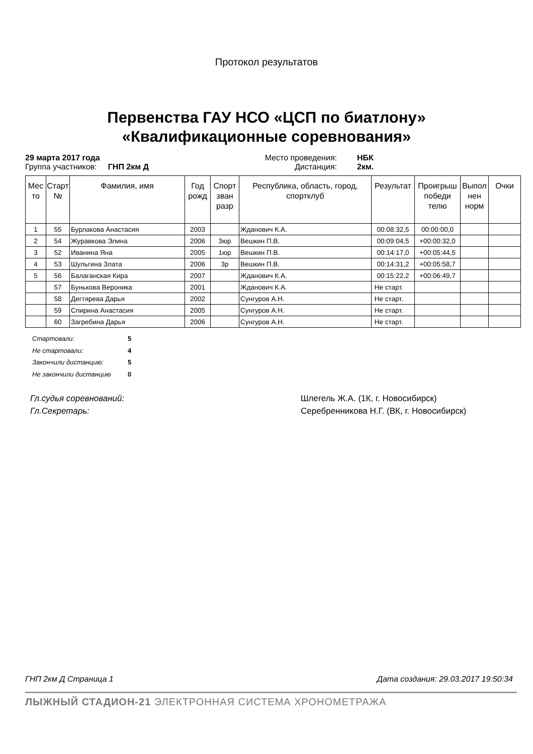Протокол результатов
Первенства ГАУ НСО «ЦСП по биатлону»
«Квалификационные соревнования»
29 марта 2017 года Место проведения: НБК Группа участников: ГНП 2км Д Дистанция: 2км.
| Мес то | Старт № | Фамилия, имя | Год рожд | Спорт зван разр | Республика, область, город, спортклуб | Результат | Проигрыш победи телю | Выпол нен норм | Очки |
| --- | --- | --- | --- | --- | --- | --- | --- | --- | --- |
| 1 | 55 | Бурлакова Анастасия | 2003 | | Жданович К.А. | 00:08:32,5 | 00:00:00,0 | | |
| 2 | 54 | Журавкова Элина | 2006 | 3юр | Вешкин П.В. | 00:09:04,5 | +00:00:32,0 | | |
| 3 | 52 | Иванина Яна | 2005 | 1юр | Вешкин П.В. | 00:14:17,0 | +00:05:44,5 | | |
| 4 | 53 | Шульгина Злата | 2006 | 3р | Вешкин П.В. | 00:14:31,2 | +00:05:58,7 | | |
| 5 | 56 | Балаганская Кира | 2007 | | Жданович К.А. | 00:15:22,2 | +00:06:49,7 | | |
| | 57 | Бунькова Вероника | 2001 | | Жданович К.А. | Не старт. | | | |
| | 58 | Дегтярева Дарья | 2002 | | Сунгуров А.Н. | Не старт. | | | |
| | 59 | Спирина Анастасия | 2005 | | Сунгуров А.Н. | Не старт. | | | |
| | 60 | Загребина Дарья | 2006 | | Сунгуров А.Н. | Не старт. | | | |
Стартовали: 5
Не стартовали: 4
Закончили дистанцию: 5
Не закончили дистанцию 0
Гл.судья соревнований: Шлегель Ж.А. (1К, г. Новосибирск) Гл.Секретарь: Серебренникова Н.Г. (ВК, г. Новосибирск)
ГНП 2км Д Страница 1 Дата создания: 29.03.2017 19:50:34
ЛЫЖНЫЙ СТАДИОН-21 ЭЛЕКТРОННАЯ СИСТЕМА ХРОНОМЕТРАЖА